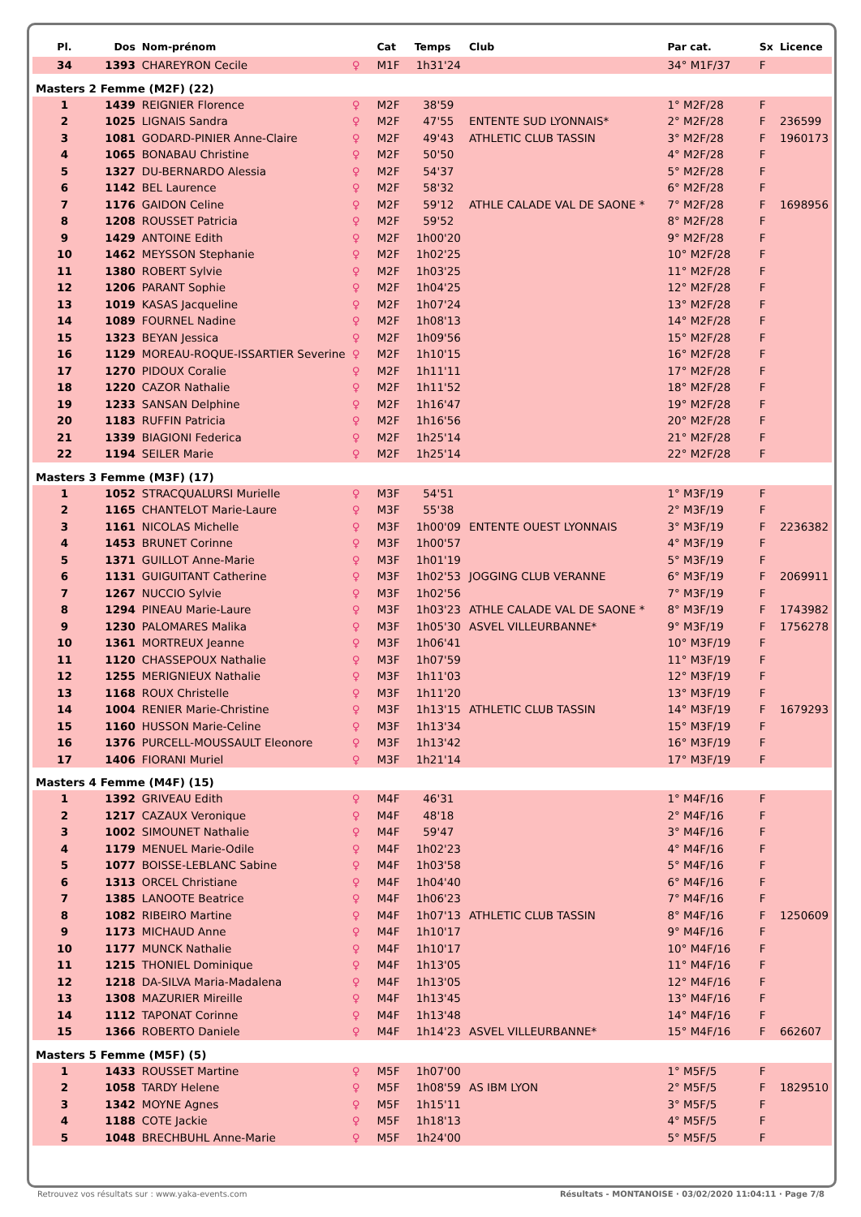| Pl. | Dos | Nom-prénom | | Cat | Temps | Club | Par cat. | Sx | Licence |
| --- | --- | --- | --- | --- | --- | --- | --- | --- | --- |
| 34 | 1393 | CHAREYRON Cecile | ♀ | M1F | 1h31'24 | | 34° M1F/37 | F | |
| Masters 2 Femme (M2F) (22) | | | | | | | | | |
| 1 | 1439 | REIGNIER Florence | ♀ | M2F | 38'59 | | 1° M2F/28 | F | |
| 2 | 1025 | LIGNAIS Sandra | ♀ | M2F | 47'55 | ENTENTE SUD LYONNAIS* | 2° M2F/28 | F | 236599 |
| 3 | 1081 | GODARD-PINIER Anne-Claire | ♀ | M2F | 49'43 | ATHLETIC CLUB TASSIN | 3° M2F/28 | F | 1960173 |
| 4 | 1065 | BONABAU Christine | ♀ | M2F | 50'50 | | 4° M2F/28 | F | |
| 5 | 1327 | DU-BERNARDO Alessia | ♀ | M2F | 54'37 | | 5° M2F/28 | F | |
| 6 | 1142 | BEL Laurence | ♀ | M2F | 58'32 | | 6° M2F/28 | F | |
| 7 | 1176 | GAIDON Celine | ♀ | M2F | 59'12 | ATHLE CALADE VAL DE SAONE * | 7° M2F/28 | F | 1698956 |
| 8 | 1208 | ROUSSET Patricia | ♀ | M2F | 59'52 | | 8° M2F/28 | F | |
| 9 | 1429 | ANTOINE Edith | ♀ | M2F | 1h00'20 | | 9° M2F/28 | F | |
| 10 | 1462 | MEYSSON Stephanie | ♀ | M2F | 1h02'25 | | 10° M2F/28 | F | |
| 11 | 1380 | ROBERT Sylvie | ♀ | M2F | 1h03'25 | | 11° M2F/28 | F | |
| 12 | 1206 | PARANT Sophie | ♀ | M2F | 1h04'25 | | 12° M2F/28 | F | |
| 13 | 1019 | KASAS Jacqueline | ♀ | M2F | 1h07'24 | | 13° M2F/28 | F | |
| 14 | 1089 | FOURNEL Nadine | ♀ | M2F | 1h08'13 | | 14° M2F/28 | F | |
| 15 | 1323 | BEYAN Jessica | ♀ | M2F | 1h09'56 | | 15° M2F/28 | F | |
| 16 | 1129 | MOREAU-ROQUE-ISSARTIER Severine | ♀ | M2F | 1h10'15 | | 16° M2F/28 | F | |
| 17 | 1270 | PIDOUX Coralie | ♀ | M2F | 1h11'11 | | 17° M2F/28 | F | |
| 18 | 1220 | CAZOR Nathalie | ♀ | M2F | 1h11'52 | | 18° M2F/28 | F | |
| 19 | 1233 | SANSAN Delphine | ♀ | M2F | 1h16'47 | | 19° M2F/28 | F | |
| 20 | 1183 | RUFFIN Patricia | ♀ | M2F | 1h16'56 | | 20° M2F/28 | F | |
| 21 | 1339 | BIAGIONI Federica | ♀ | M2F | 1h25'14 | | 21° M2F/28 | F | |
| 22 | 1194 | SEILER Marie | ♀ | M2F | 1h25'14 | | 22° M2F/28 | F | |
| Masters 3 Femme (M3F) (17) | | | | | | | | | |
| 1 | 1052 | STRACQUALURSI Murielle | ♀ | M3F | 54'51 | | 1° M3F/19 | F | |
| 2 | 1165 | CHANTELOT Marie-Laure | ♀ | M3F | 55'38 | | 2° M3F/19 | F | |
| 3 | 1161 | NICOLAS Michelle | ♀ | M3F | 1h00'09 | ENTENTE OUEST LYONNAIS | 3° M3F/19 | F | 2236382 |
| 4 | 1453 | BRUNET Corinne | ♀ | M3F | 1h00'57 | | 4° M3F/19 | F | |
| 5 | 1371 | GUILLOT Anne-Marie | ♀ | M3F | 1h01'19 | | 5° M3F/19 | F | |
| 6 | 1131 | GUIGUITANT Catherine | ♀ | M3F | 1h02'53 | JOGGING CLUB VERANNE | 6° M3F/19 | F | 2069911 |
| 7 | 1267 | NUCCIO Sylvie | ♀ | M3F | 1h02'56 | | 7° M3F/19 | F | |
| 8 | 1294 | PINEAU Marie-Laure | ♀ | M3F | 1h03'23 | ATHLE CALADE VAL DE SAONE * | 8° M3F/19 | F | 1743982 |
| 9 | 1230 | PALOMARES Malika | ♀ | M3F | 1h05'30 | ASVEL VILLEURBANNE* | 9° M3F/19 | F | 1756278 |
| 10 | 1361 | MORTREUX Jeanne | ♀ | M3F | 1h06'41 | | 10° M3F/19 | F | |
| 11 | 1120 | CHASSEPOUX Nathalie | ♀ | M3F | 1h07'59 | | 11° M3F/19 | F | |
| 12 | 1255 | MERIGNIEUX Nathalie | ♀ | M3F | 1h11'03 | | 12° M3F/19 | F | |
| 13 | 1168 | ROUX Christelle | ♀ | M3F | 1h11'20 | | 13° M3F/19 | F | |
| 14 | 1004 | RENIER Marie-Christine | ♀ | M3F | 1h13'15 | ATHLETIC CLUB TASSIN | 14° M3F/19 | F | 1679293 |
| 15 | 1160 | HUSSON Marie-Celine | ♀ | M3F | 1h13'34 | | 15° M3F/19 | F | |
| 16 | 1376 | PURCELL-MOUSSAULT Eleonore | ♀ | M3F | 1h13'42 | | 16° M3F/19 | F | |
| 17 | 1406 | FIORANI Muriel | ♀ | M3F | 1h21'14 | | 17° M3F/19 | F | |
| Masters 4 Femme (M4F) (15) | | | | | | | | | |
| 1 | 1392 | GRIVEAU Edith | ♀ | M4F | 46'31 | | 1° M4F/16 | F | |
| 2 | 1217 | CAZAUX Veronique | ♀ | M4F | 48'18 | | 2° M4F/16 | F | |
| 3 | 1002 | SIMOUNET Nathalie | ♀ | M4F | 59'47 | | 3° M4F/16 | F | |
| 4 | 1179 | MENUEL Marie-Odile | ♀ | M4F | 1h02'23 | | 4° M4F/16 | F | |
| 5 | 1077 | BOISSE-LEBLANC Sabine | ♀ | M4F | 1h03'58 | | 5° M4F/16 | F | |
| 6 | 1313 | ORCEL Christiane | ♀ | M4F | 1h04'40 | | 6° M4F/16 | F | |
| 7 | 1385 | LANOOTE Beatrice | ♀ | M4F | 1h06'23 | | 7° M4F/16 | F | |
| 8 | 1082 | RIBEIRO Martine | ♀ | M4F | 1h07'13 | ATHLETIC CLUB TASSIN | 8° M4F/16 | F | 1250609 |
| 9 | 1173 | MICHAUD Anne | ♀ | M4F | 1h10'17 | | 9° M4F/16 | F | |
| 10 | 1177 | MUNCK Nathalie | ♀ | M4F | 1h10'17 | | 10° M4F/16 | F | |
| 11 | 1215 | THONIEL Dominique | ♀ | M4F | 1h13'05 | | 11° M4F/16 | F | |
| 12 | 1218 | DA-SILVA Maria-Madalena | ♀ | M4F | 1h13'05 | | 12° M4F/16 | F | |
| 13 | 1308 | MAZURIER Mireille | ♀ | M4F | 1h13'45 | | 13° M4F/16 | F | |
| 14 | 1112 | TAPONAT Corinne | ♀ | M4F | 1h13'48 | | 14° M4F/16 | F | |
| 15 | 1366 | ROBERTO Daniele | ♀ | M4F | 1h14'23 | ASVEL VILLEURBANNE* | 15° M4F/16 | F | 662607 |
| Masters 5 Femme (M5F) (5) | | | | | | | | | |
| 1 | 1433 | ROUSSET Martine | ♀ | M5F | 1h07'00 | | 1° M5F/5 | F | |
| 2 | 1058 | TARDY Helene | ♀ | M5F | 1h08'59 | AS IBM LYON | 2° M5F/5 | F | 1829510 |
| 3 | 1342 | MOYNE Agnes | ♀ | M5F | 1h15'11 | | 3° M5F/5 | F | |
| 4 | 1188 | COTE Jackie | ♀ | M5F | 1h18'13 | | 4° M5F/5 | F | |
| 5 | 1048 | BRECHBUHL Anne-Marie | ♀ | M5F | 1h24'00 | | 5° M5F/5 | F | |
Retrouvez vos résultats sur : www.yaka-events.com Résultats - MONTANOISE · 03/02/2020 11:04:11 · Page 7/8